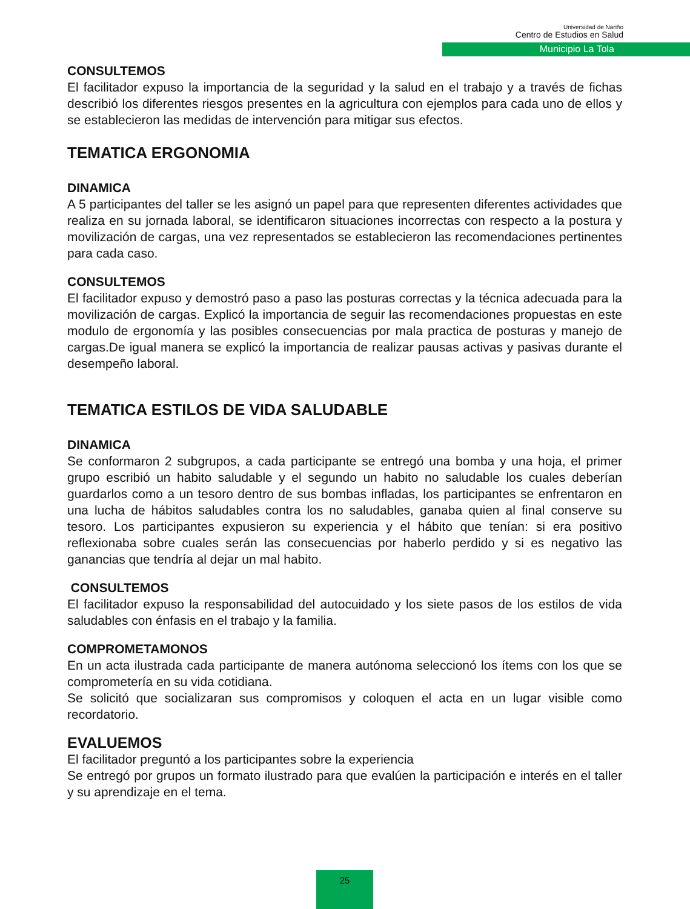Universidad de Nariño
Centro de Estudios en Salud
Municipio La Tola
CONSULTEMOS
El facilitador expuso la importancia de la seguridad y la salud en el trabajo y a través de fichas describió los diferentes riesgos presentes en la agricultura con ejemplos para cada uno de ellos y se establecieron las medidas de intervención para mitigar sus efectos.
TEMATICA ERGONOMIA
DINAMICA
A 5 participantes del taller se les asignó un papel para que representen diferentes actividades que realiza en su jornada laboral, se identificaron situaciones incorrectas con respecto a la postura y movilización de cargas, una vez representados se establecieron las recomendaciones pertinentes para cada caso.
CONSULTEMOS
El facilitador expuso y demostró paso a paso las posturas correctas y la técnica adecuada para la movilización de cargas. Explicó la importancia de seguir las recomendaciones propuestas en este modulo de ergonomía y las posibles consecuencias por mala practica de posturas y manejo de cargas.De igual manera se explicó la importancia de realizar pausas activas y pasivas durante el desempeño laboral.
TEMATICA ESTILOS DE VIDA SALUDABLE
DINAMICA
Se conformaron 2 subgrupos, a cada participante se entregó una bomba y una hoja, el primer grupo escribió un habito saludable y el segundo un habito no saludable los cuales deberían guardarlos como a un tesoro dentro de sus bombas infladas, los participantes se enfrentaron en una lucha de hábitos saludables contra los no saludables, ganaba quien al final conserve su tesoro. Los participantes expusieron su experiencia y el hábito que tenían: si era positivo reflexionaba sobre cuales serán las consecuencias por haberlo perdido y si es negativo las ganancias que tendría al dejar un mal habito.
CONSULTEMOS
El facilitador expuso la responsabilidad del autocuidado y los siete pasos de los estilos de vida saludables con énfasis en el trabajo y la familia.
COMPROMETAMONOS
En un acta ilustrada cada participante de manera autónoma seleccionó los ítems con los que se comprometería en su vida cotidiana.
Se solicitó que socializaran sus compromisos y coloquen el acta en un lugar visible como recordatorio.
EVALUEMOS
El facilitador preguntó a los participantes sobre la experiencia
Se entregó por grupos un formato ilustrado para que evalúen la participación e interés en el taller y su aprendizaje en el tema.
25